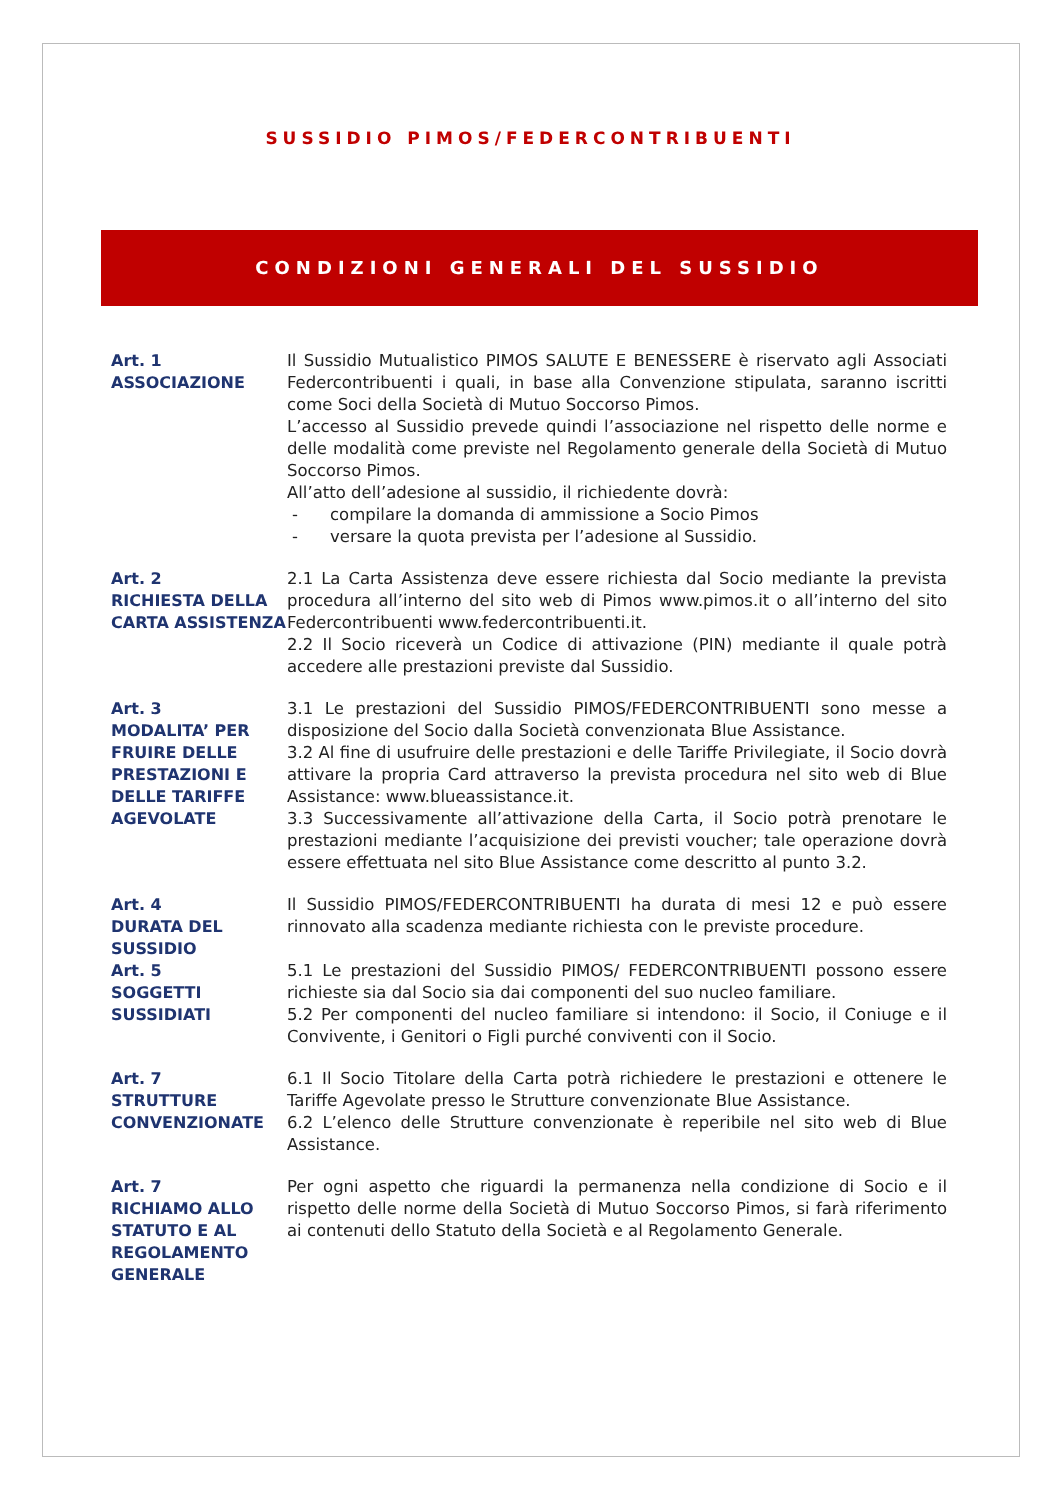SUSSIDIO PIMOS/FEDERCONTRIBUENTI
CONDIZIONI GENERALI DEL SUSSIDIO
Art. 1
ASSOCIAZIONE
Il Sussidio Mutualistico PIMOS SALUTE E BENESSERE è riservato agli Associati Federcontribuenti i quali, in base alla Convenzione stipulata, saranno iscritti come Soci della Società di Mutuo Soccorso Pimos.
L’accesso al Sussidio prevede quindi l’associazione nel rispetto delle norme e delle modalità come previste nel Regolamento generale della Società di Mutuo Soccorso Pimos.
All’atto dell’adesione al sussidio, il richiedente dovrà:
- compilare la domanda di ammissione a Socio Pimos
- versare la quota prevista per l’adesione al Sussidio.
Art. 2
RICHIESTA DELLA CARTA ASSISTENZA
2.1 La Carta Assistenza deve essere richiesta dal Socio mediante la prevista procedura all’interno del sito web di Pimos www.pimos.it o all’interno del sito Federcontribuenti www.federcontribuenti.it.
2.2 Il Socio riceverà un Codice di attivazione (PIN) mediante il quale potrà accedere alle prestazioni previste dal Sussidio.
Art. 3
MODALITA’ PER FRUIRE DELLE PRESTAZIONI E DELLE TARIFFE AGEVOLATE
3.1 Le prestazioni del Sussidio PIMOS/FEDERCONTRIBUENTI sono messe a disposizione del Socio dalla Società convenzionata Blue Assistance.
3.2 Al fine di usufruire delle prestazioni e delle Tariffe Privilegiate, il Socio dovrà attivare la propria Card attraverso la prevista procedura nel sito web di Blue Assistance: www.blueassistance.it.
3.3 Successivamente all’attivazione della Carta, il Socio potrà prenotare le prestazioni mediante l’acquisizione dei previsti voucher; tale operazione dovrà essere effettuata nel sito Blue Assistance come descritto al punto 3.2.
Art. 4
DURATA DEL SUSSIDIO
Il Sussidio PIMOS/FEDERCONTRIBUENTI ha durata di mesi 12 e può essere rinnovato alla scadenza mediante richiesta con le previste procedure.
Art. 5
SOGGETTI SUSSIDIATI
5.1 Le prestazioni del Sussidio PIMOS/ FEDERCONTRIBUENTI possono essere richieste sia dal Socio sia dai componenti del suo nucleo familiare.
5.2 Per componenti del nucleo familiare si intendono: il Socio, il Coniuge e il Convivente, i Genitori o Figli purché conviventi con il Socio.
Art. 7
STRUTTURE CONVENZIONATE
6.1 Il Socio Titolare della Carta potrà richiedere le prestazioni e ottenere le Tariffe Agevolate presso le Strutture convenzionate Blue Assistance.
6.2 L’elenco delle Strutture convenzionate è reperibile nel sito web di Blue Assistance.
Art. 7
RICHIAMO ALLO STATUTO E AL REGOLAMENTO GENERALE
Per ogni aspetto che riguardi la permanenza nella condizione di Socio e il rispetto delle norme della Società di Mutuo Soccorso Pimos, si farà riferimento ai contenuti dello Statuto della Società e al Regolamento Generale.